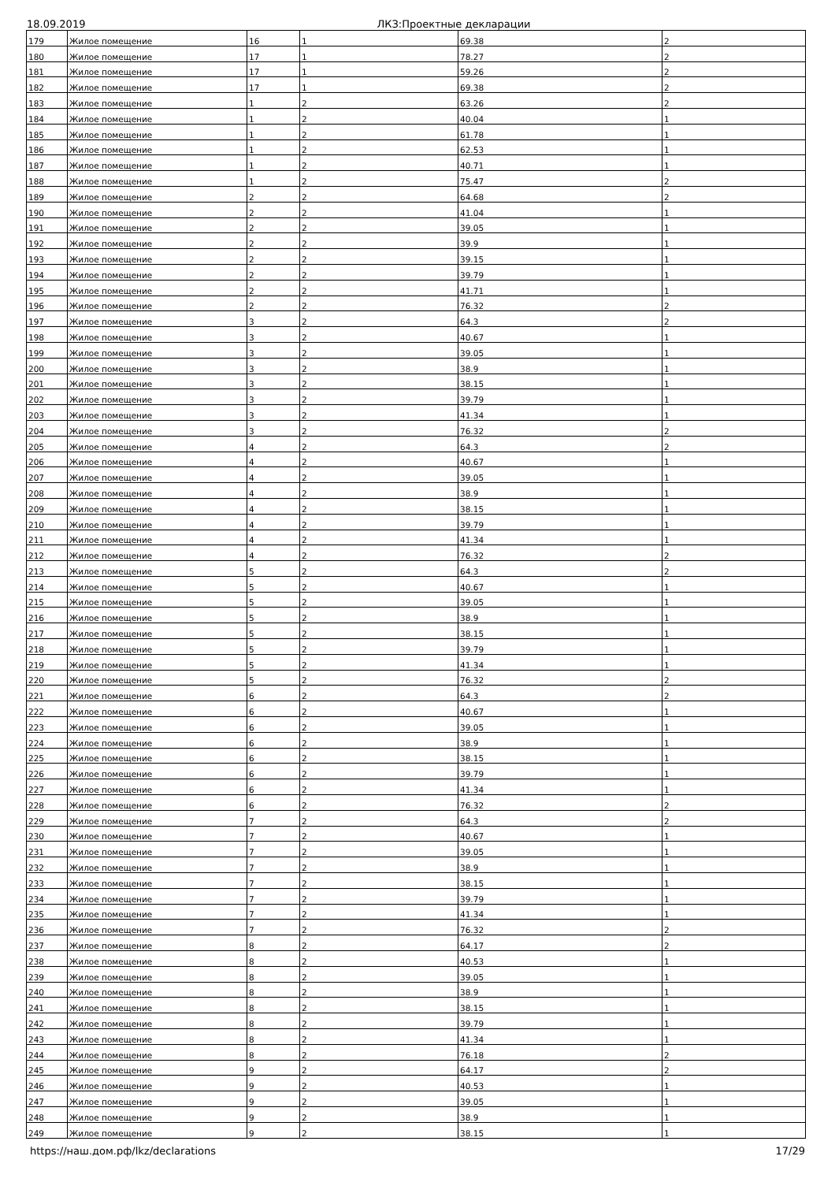18.09.2019 ЛКЗ:Проектные декларации
| 179 | Жилое помещение | 16 | 1 | 69.38 | 2 |
| 180 | Жилое помещение | 17 | 1 | 78.27 | 2 |
| 181 | Жилое помещение | 17 | 1 | 59.26 | 2 |
| 182 | Жилое помещение | 17 | 1 | 69.38 | 2 |
| 183 | Жилое помещение | 1 | 2 | 63.26 | 2 |
| 184 | Жилое помещение | 1 | 2 | 40.04 | 1 |
| 185 | Жилое помещение | 1 | 2 | 61.78 | 1 |
| 186 | Жилое помещение | 1 | 2 | 62.53 | 1 |
| 187 | Жилое помещение | 1 | 2 | 40.71 | 1 |
| 188 | Жилое помещение | 1 | 2 | 75.47 | 2 |
| 189 | Жилое помещение | 2 | 2 | 64.68 | 2 |
| 190 | Жилое помещение | 2 | 2 | 41.04 | 1 |
| 191 | Жилое помещение | 2 | 2 | 39.05 | 1 |
| 192 | Жилое помещение | 2 | 2 | 39.9 | 1 |
| 193 | Жилое помещение | 2 | 2 | 39.15 | 1 |
| 194 | Жилое помещение | 2 | 2 | 39.79 | 1 |
| 195 | Жилое помещение | 2 | 2 | 41.71 | 1 |
| 196 | Жилое помещение | 2 | 2 | 76.32 | 2 |
| 197 | Жилое помещение | 3 | 2 | 64.3 | 2 |
| 198 | Жилое помещение | 3 | 2 | 40.67 | 1 |
| 199 | Жилое помещение | 3 | 2 | 39.05 | 1 |
| 200 | Жилое помещение | 3 | 2 | 38.9 | 1 |
| 201 | Жилое помещение | 3 | 2 | 38.15 | 1 |
| 202 | Жилое помещение | 3 | 2 | 39.79 | 1 |
| 203 | Жилое помещение | 3 | 2 | 41.34 | 1 |
| 204 | Жилое помещение | 3 | 2 | 76.32 | 2 |
| 205 | Жилое помещение | 4 | 2 | 64.3 | 2 |
| 206 | Жилое помещение | 4 | 2 | 40.67 | 1 |
| 207 | Жилое помещение | 4 | 2 | 39.05 | 1 |
| 208 | Жилое помещение | 4 | 2 | 38.9 | 1 |
| 209 | Жилое помещение | 4 | 2 | 38.15 | 1 |
| 210 | Жилое помещение | 4 | 2 | 39.79 | 1 |
| 211 | Жилое помещение | 4 | 2 | 41.34 | 1 |
| 212 | Жилое помещение | 4 | 2 | 76.32 | 2 |
| 213 | Жилое помещение | 5 | 2 | 64.3 | 2 |
| 214 | Жилое помещение | 5 | 2 | 40.67 | 1 |
| 215 | Жилое помещение | 5 | 2 | 39.05 | 1 |
| 216 | Жилое помещение | 5 | 2 | 38.9 | 1 |
| 217 | Жилое помещение | 5 | 2 | 38.15 | 1 |
| 218 | Жилое помещение | 5 | 2 | 39.79 | 1 |
| 219 | Жилое помещение | 5 | 2 | 41.34 | 1 |
| 220 | Жилое помещение | 5 | 2 | 76.32 | 2 |
| 221 | Жилое помещение | 6 | 2 | 64.3 | 2 |
| 222 | Жилое помещение | 6 | 2 | 40.67 | 1 |
| 223 | Жилое помещение | 6 | 2 | 39.05 | 1 |
| 224 | Жилое помещение | 6 | 2 | 38.9 | 1 |
| 225 | Жилое помещение | 6 | 2 | 38.15 | 1 |
| 226 | Жилое помещение | 6 | 2 | 39.79 | 1 |
| 227 | Жилое помещение | 6 | 2 | 41.34 | 1 |
| 228 | Жилое помещение | 6 | 2 | 76.32 | 2 |
| 229 | Жилое помещение | 7 | 2 | 64.3 | 2 |
| 230 | Жилое помещение | 7 | 2 | 40.67 | 1 |
| 231 | Жилое помещение | 7 | 2 | 39.05 | 1 |
| 232 | Жилое помещение | 7 | 2 | 38.9 | 1 |
| 233 | Жилое помещение | 7 | 2 | 38.15 | 1 |
| 234 | Жилое помещение | 7 | 2 | 39.79 | 1 |
| 235 | Жилое помещение | 7 | 2 | 41.34 | 1 |
| 236 | Жилое помещение | 7 | 2 | 76.32 | 2 |
| 237 | Жилое помещение | 8 | 2 | 64.17 | 2 |
| 238 | Жилое помещение | 8 | 2 | 40.53 | 1 |
| 239 | Жилое помещение | 8 | 2 | 39.05 | 1 |
| 240 | Жилое помещение | 8 | 2 | 38.9 | 1 |
| 241 | Жилое помещение | 8 | 2 | 38.15 | 1 |
| 242 | Жилое помещение | 8 | 2 | 39.79 | 1 |
| 243 | Жилое помещение | 8 | 2 | 41.34 | 1 |
| 244 | Жилое помещение | 8 | 2 | 76.18 | 2 |
| 245 | Жилое помещение | 9 | 2 | 64.17 | 2 |
| 246 | Жилое помещение | 9 | 2 | 40.53 | 1 |
| 247 | Жилое помещение | 9 | 2 | 39.05 | 1 |
| 248 | Жилое помещение | 9 | 2 | 38.9 | 1 |
| 249 | Жилое помещение | 9 | 2 | 38.15 | 1 |
https://наш.дом.рф/lkz/declarations 17/29